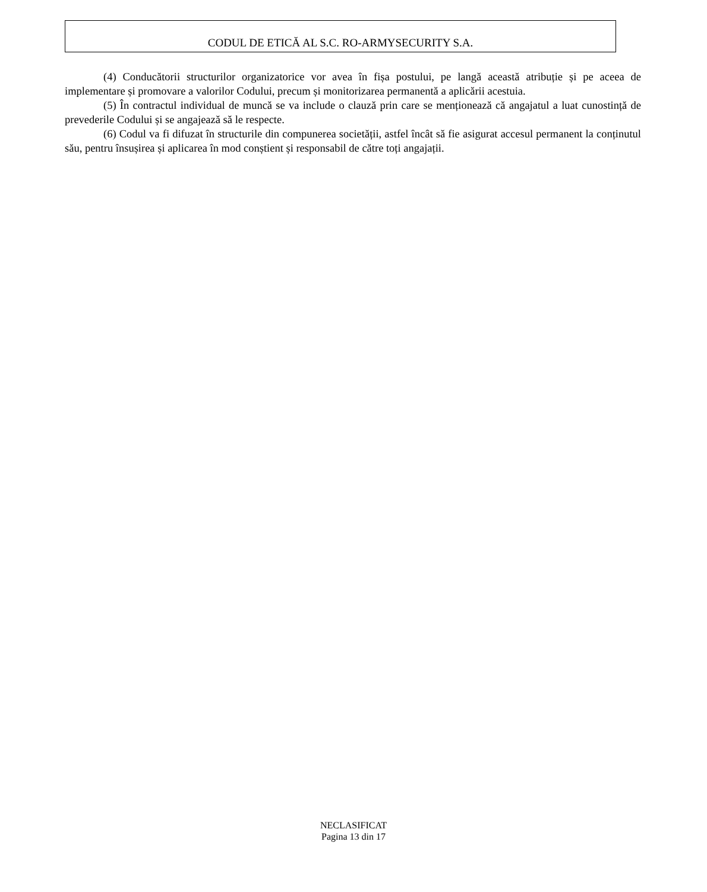CODUL DE ETICĂ AL S.C. RO-ARMYSECURITY S.A.
(4) Conducătorii structurilor organizatorice vor avea în fișa postului, pe langă această atribuție și pe aceea de implementare și promovare a valorilor Codului, precum și monitorizarea permanentă a aplicării acestuia.
(5) În contractul individual de muncă se va include o clauză prin care se menționează că angajatul a luat cunostință de prevederile Codului și se angajează să le respecte.
(6) Codul va fi difuzat în structurile din compunerea societății, astfel încât să fie asigurat accesul permanent la conținutul său, pentru însușirea și aplicarea în mod conștient și responsabil de către toți angajații.
NECLASIFICAT
Pagina 13 din 17